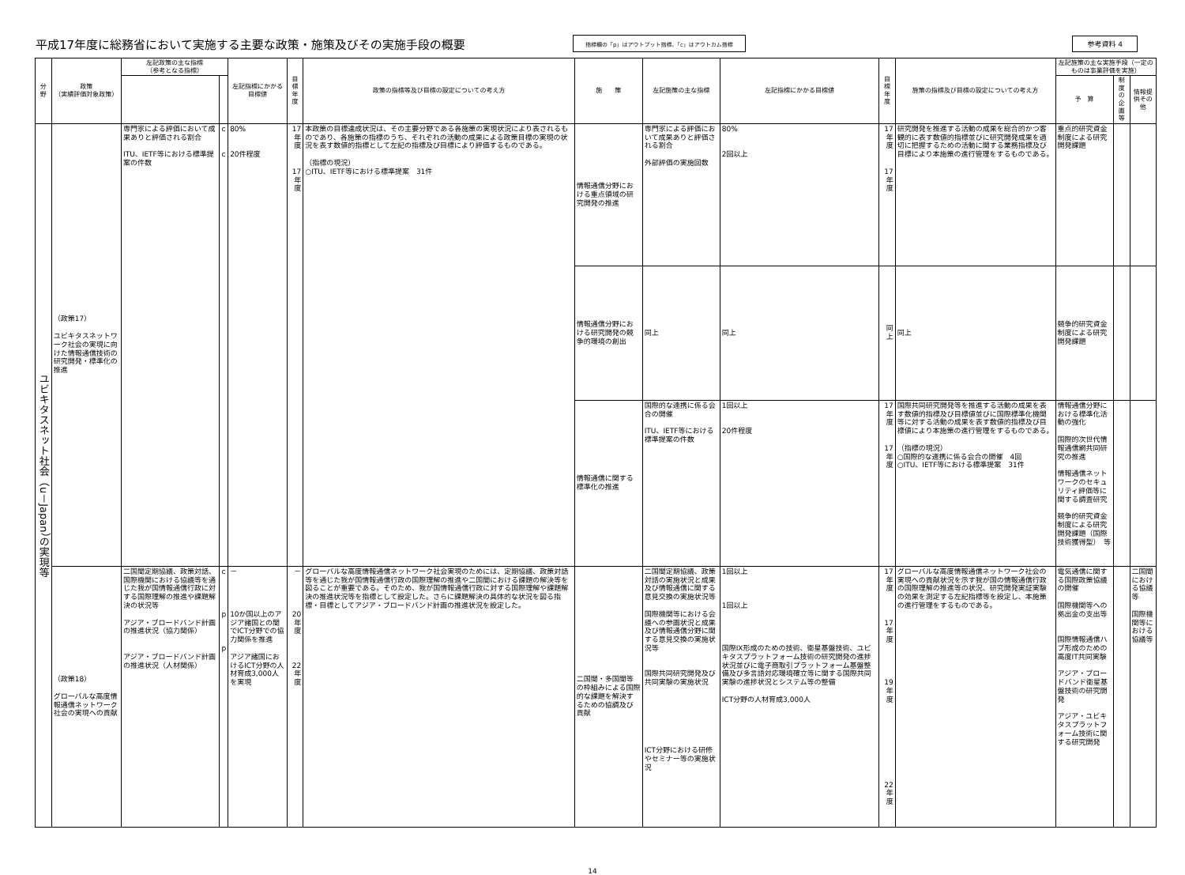平成17年度に総務省において実施する主要な政策・施策及びその実施手段の概要
指標欄の「p」はアウトプット指標、「c」はアウトカム指標
参考資料 4
| 分野 | 政策 （実績評価対象政策） | 左記政策の主な指標 （参考となる指標） | | 左記指標にかかる目標値 | 目標年度 | 政策の指標等及び目標の設定についての考え方 | 施 策 | 左記施策の主な指標 | 左記指標にかかる目標値 | 目標年度 | 施策の指標及び目標の設定についての考え方 | 左記施策の主な実施手段（一定のものは事業評価を実施） | | |
| --- | --- | --- | --- | --- | --- | --- | --- | --- | --- | --- | --- | --- | --- | --- |
| | | | | | | | | | | | | 予 算 | 制度の企画等 | 情報提供その他 |
| ユビキタスネット社会（u－Japan）の実現等 | （政策17） ユビキタスネットワーク社会の実現に向けた情報通信技術の研究開発・標準化の推進 | 専門家による評価において成果ありと評価される割合 ITU、IETF等における標準提案の件数 | c c | 80% 20件程度 | 17年度 17年度 | 本政策の目標達成状況は、その主要分野である各施策の実現状況により表されるものであり、各施策の指標のうち、それぞれの活動の成果による政策目標の実現の状況を表す数値的指標として左記の指標及び目標により評価するものである。 （指標の現況） ○ITU、IETF等における標準提案 31件 | 情報通信分野における重点領域の研究開発の推進 | 専門家による評価において成果ありと評価される割合 外部評価の実施回数 | 80% 2回以上 | 17年度 17年度 | 研究開発を推進する活動の成果を総合的かつ客観的に表す数値的指標並びに研究開発成果を適切に把握するための活動に関する業務指標及び目標により本施策の進行管理をするものである。 | 重点的研究資金制度による研究開発課題 | | |
| | | | | | | | 情報通信分野における研究開発の競争的環境の創出 | 同上 | 同上 | 同上 | 同上 | 競争的研究資金制度による研究開発課題 | | |
| | | | | | | | 情報通信に関する標準化の推進 | 国際的な連携に係る会合の開催 ITU、IETF等における標準提案の件数 | 1回以上 20件程度 | 17年度 17年度 | 国際共同研究開発等を推進する活動の成果を表す数値的指標及び目標値並びに国際標準化機関等に対する活動の成果を表す数値的指標及び目標値により本施策の進行管理をするものである。 （指標の現況） ○国際的な連携に係る会合の開催 4回 ○ITU、IETF等における標準提案 31件 | 情報通信分野における標準化活動の強化 国際的次世代情報通信網共同研究の推進 情報通信ネットワークのセキュリティ評価等に関する調査研究 競争的研究資金制度による研究開発課題（国際技術獲得型） 等 | | |
| | （政策18） グローバルな高度情報通信ネットワーク社会の実現への貢献 | 二国間定期協議、政策対話、国際機関における協議等を通じた我が国情報通信行政に対する国際理解の推進や課題解決の状況等 アジア・ブロードバンド計画の推進状況（協力関係） アジア・ブロードバンド計画の推進状況（人材関係） | c p p | － 10か国以上のアジア諸国との間でICT分野での協力関係を推進 アジア諸国におけるICT分野の人材育成3,000人を実現 | － 20年度 22年度 | グローバルな高度情報通信ネットワーク社会実現のためには、定期協議、政策対話等を通じた我が国情報通信行政の国際理解の推進や二国間における課題の解決等を図ることが重要である。そのため、我が国情報通信行政に対する国際理解や課題解決の推進状況等を指標として設定した。さらに課題解決の具体的な状況を図る指標・目標としてアジア・ブロードバンド計画の推進状況を設定した。 | 二国間・多国間等の枠組みによる国際的な課題を解決するための協調及び貢献 | 二国間定期協議、政策対話の実施状況と成果及び情報通信に関する意見交換の実施状況等 国際機関等における会議への参画状況と成果及び情報通信分野に関する意見交換の実施状況等 国際共同研究開発及び共同実験の実施状況 ICT分野における研修やセミナー等の実施状況 | 1回以上 1回以上 国際IX形成のための技術、衛星基盤技術、ユビキタスプラットフォーム技術の研究開発の進捗状況並びに電子商取引プラットフォーム基盤整備及び多言語対応環境確立等に関する国際共同実験の進捗状況とシステム等の整備 ICT分野の人材育成3,000人 | 17年度 17年度 19年度 22年度 | グローバルな高度情報通信ネットワーク社会の実現への貢献状況を示す我が国の情報通信行政の国際理解の推進等の状況、研究開発実証実験の効果を測定する左記指標等を設定し、本施策の進行管理をするものである。 | 電気通信に関する国際政策協議の開催 国際機関等への拠出金の支出等 国際情報通信ハブ形成のための高度IT共同実験 アジア・ブロードバンド衛星基盤技術の研究開発 アジア・ユビキタスプラットフォーム技術に関する研究開発 | | 二国間における協議等 国際機関等における協議等 |
14